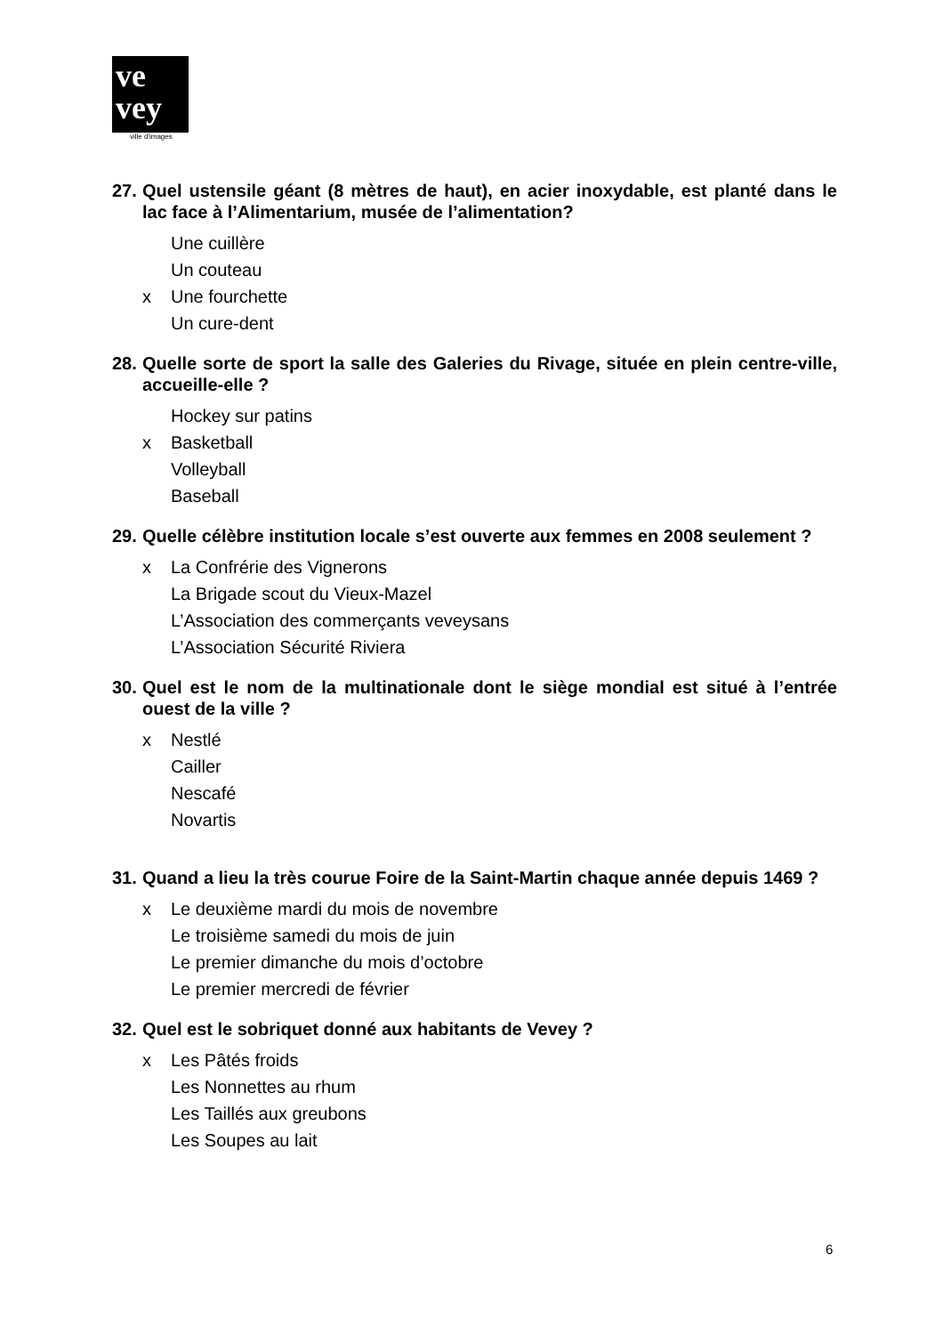ve
vey
ville d'images
27. Quel ustensile géant (8 mètres de haut), en acier inoxydable, est planté dans le lac face à l’Alimentarium, musée de l’alimentation?
Une cuillère
Un couteau
x Une fourchette
Un cure-dent
28. Quelle sorte de sport la salle des Galeries du Rivage, située en plein centre-ville, accueille-elle ?
Hockey sur patins
x Basketball
Volleyball
Baseball
29. Quelle célèbre institution locale s’est ouverte aux femmes en 2008 seulement ?
x La Confrérie des Vignerons
La Brigade scout du Vieux-Mazel
L’Association des commerçants veveysans
L’Association Sécurité Riviera
30. Quel est le nom de la multinationale dont le siège mondial est situé à l’entrée ouest de la ville ?
x Nestlé
Cailler
Nescafé
Novartis
31. Quand a lieu la très courue Foire de la Saint-Martin chaque année depuis 1469 ?
x Le deuxième mardi du mois de novembre
Le troisième samedi du mois de juin
Le premier dimanche du mois d’octobre
Le premier mercredi de février
32. Quel est le sobriquet donné aux habitants de Vevey ?
x Les Pâtés froids
Les Nonnettes au rhum
Les Taillés aux greubons
Les Soupes au lait
6